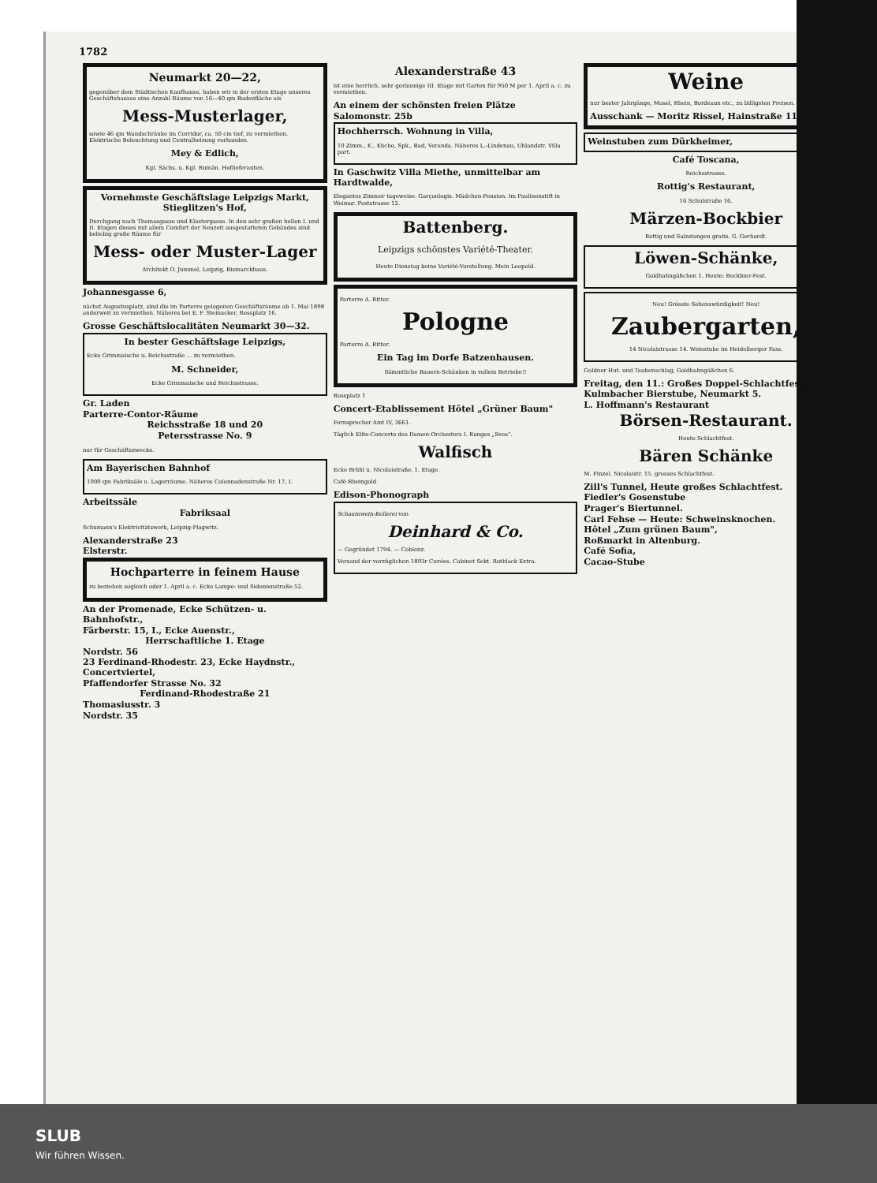1782
Neumarkt 20—22,
gegenüber dem Städtischen Kaufhause, haben wir in der ersten Etage unseres Geschäftshauses eine Anzahl Räume von 16—40 qm Bodenfläche als
Mess-Musterlager,
sowie 46 qm Wandschränke im Corridor, ca. 50 cm tief, zu vermiethen. Elektrische Beleuchtung und Centralheizung vorhanden.
Mey & Edlich,
Kgl. Sächs. u. Kgl. Rumän. Hoflieferanten.
Vornehmste Geschäftslage Leipzigs Markt, Stieglitzen's Hof,
Durchgang nach Thomasgasse und Klostergasse. In den sehr großen hellen I. und II. Etagen dieses mit allem Comfort der Neuzeit ausgestatteten Gebäudes sind beliebig große Räume für
Mess- oder Muster-Lager
Architekt O. Jummel, Leipzig, Bismarckhaus.
Johannesgasse 6,
nächst Augustusplatz, sind die im Parterre gelegenen Geschäftsräume ab 1. Mai 1898 anderweit zu vermiethen. Näheres bei E. F. Steinacker, Rossplatz 16.
Grosse Geschäftslocalitäten Neumarkt 30—32.
In bester Geschäftslage Leipzigs,
Ecke Grimmaische u. Reichsstraße ... zu vermiethen.
M. Schneider,
Ecke Grimmaische und Reichsstrasse.
Gr. Laden
Parterre-Contor-Räume
Reichsstraße 18 und 20
Petersstrasse No. 9
nur für Geschäftszwecke.
Am Bayerischen Bahnhof
1000 qm Fabriksäle u. Lagerräume. Näheres Colonnadenstraße Nr. 17, I.
Arbeitssäle
Fabriksaal
Schumann's Elektricitätswerk, Leipzig-Plagwitz.
Alexanderstraße 23
Elsterstr.
Hochparterre in feinem Hause
zu beziehen sogleich oder 1. April a. c. Ecke Lampe- und Sidonienstraße 52.
An der Promenade, Ecke Schützen- u. Bahnhofstr.,
Färberstr. 15, I., Ecke Auenstr.,
Herrschaftliche 1. Etage
Nordstr. 56
23 Ferdinand-Rhodestr. 23, Ecke Haydnstr., Concertviertel,
Pfaffendorfer Strasse No. 32
Ferdinand-Rhodestraße 21
Thomasiusstr. 3
Nordstr. 35
Alexanderstraße 43
ist eine herrlich, sehr geräumige III. Etage mit Garten für 950 M per 1. April a. c. zu vermiethen.
An einem der schönsten freien Plätze
Salomonstr. 25b
Hochherrsch. Wohnung in Villa,
10 Zimm., K., Küche, Spk., Bad, Veranda. Näheres L.-Lindenau, Uhlandstr. Villa part.
In Gaschwitz Villa Miethe, unmittelbar am Hardtwalde,
Elegantes Zimmer tageweise. Garçonlogis. Mädchen-Pension. Im Paulinenstift in Weimar. Poststrasse 12.
Battenberg.
Leipzigs schönstes Variété-Theater.
Heute Dienstag keine Variété-Vorstellung. Mein Leopold.
Parterre A. Ritter.
Pologne
Parterre A. Ritter.
Ein Tag im Dorfe Batzenhausen.
Sämmtliche Bauern-Schänken in vollem Betriebe!!
Rossplatz 1
Concert-Etablissement Hôtel „Grüner Baum"
Fernsprecher Amt IV, 3661.
Täglich Elite-Concerte des Damen-Orchesters I. Ranges „Svea".
Walfisch
Ecke Brühl u. Nicolaistraße, 1. Etage.
Café Rheingold
Edison-Phonograph
Schaumwein-Kellerei von
Deinhard & Co.
— Gegründet 1794. — Coblenz.
Versand der vorzüglichen 1893r Cuvées. Cabinet Sekt. Rothlack Extra.
Weine
nur bester Jahrgänge, Mosel, Rhein, Bordeaux etc., zu billigsten Preisen.
Ausschank — Moritz Rissel, Hainstraße 11.
Weinstuben zum Dürkheimer,
Café Toscana,
Reichsstrasse.
Rottig's Restaurant,
16 Schulstraße 16.
Märzen-Bockbier
Rettig und Salzstangen gratis. G. Gerhardt.
Löwen-Schänke,
Goldhahngäßchen 1. Heute: Bockbier-Fest.
Neu! Grösste Sehenswürdigkeit! Neu!
Zaubergarten,
14 Nicolaistrasse 14. Weinstube im Heidelberger Fass.
Goldner Hut. und Taubenschlag, Goldhahngäßchen 6.
Freitag, den 11.: Großes Doppel-Schlachtfest.
Kulmbacher Bierstube, Neumarkt 5.
L. Hoffmann's Restaurant
Börsen-Restaurant.
Heute Schlachtfest.
Bären Schänke
M. Finzel. Nicolaistr. 15. grosses Schlachtfest.
Zill's Tunnel, Heute großes Schlachtfest.
Fiedler's Gosenstube
Prager's Biertunnel.
Carl Fehse — Heute: Schweinsknochen.
Hôtel „Zum grünen Baum",
Roßmarkt in Altenburg.
Café Sofia,
Cacao-Stube
SLUB
Wir führen Wissen.